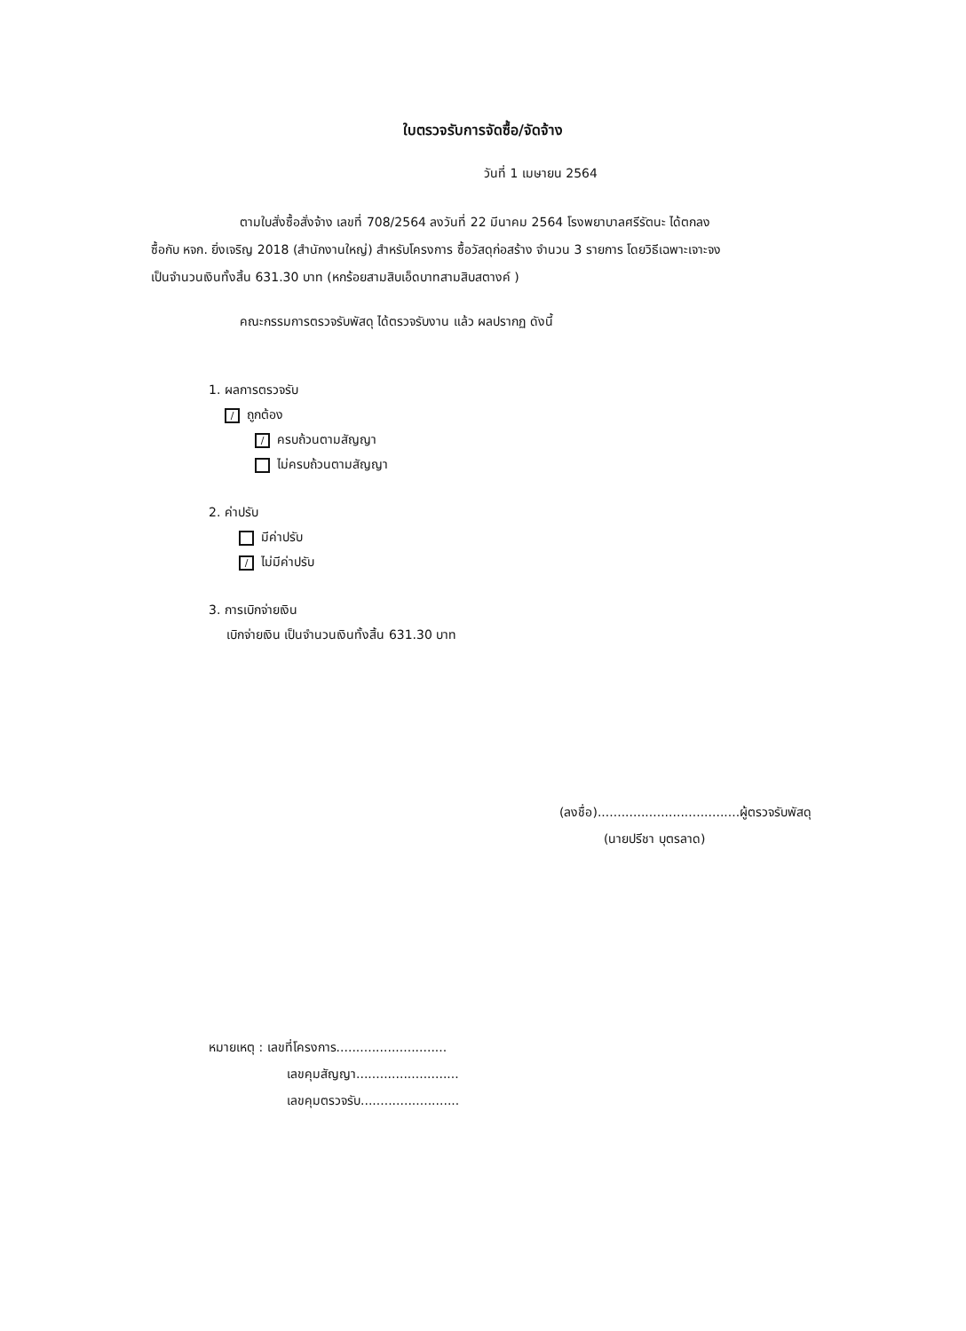ใบตรวจรับการจัดซื้อ/จัดจ้าง
วันที่ 1 เมษายน 2564
ตามใบสั่งซื้อสั่งจ้าง เลขที่ 708/2564 ลงวันที่ 22 มีนาคม 2564 โรงพยาบาลศรีรัตนะ ได้ตกลง
ซื้อกับ หจก. ยิ่งเจริญ 2018 (สำนักงานใหญ่) สำหรับโครงการ ซื้อวัสดุก่อสร้าง จำนวน 3 รายการ โดยวิธีเฉพาะเจาะจง
เป็นจำนวนเงินทั้งสิ้น 631.30 บาท (หกร้อยสามสิบเอ็ดบาทสามสิบสตางค์ )
คณะกรรมการตรวจรับพัสดุ ได้ตรวจรับงาน แล้ว ผลปรากฏ ดังนี้
1. ผลการตรวจรับ
/ ถูกต้อง
/ ครบถ้วนตามสัญญา
ไม่ครบถ้วนตามสัญญา
2. ค่าปรับ
มีค่าปรับ
/ ไม่มีค่าปรับ
3. การเบิกจ่ายเงิน
เบิกจ่ายเงิน เป็นจำนวนเงินทั้งสิ้น 631.30 บาท
(ลงชื่อ)....................................ผู้ตรวจรับพัสดุ
(นายปรีชา บุตรลาด)
หมายเหตุ : เลขที่โครงการ............................
เลขคุมสัญญา..........................
เลขคุมตรวจรับ.........................